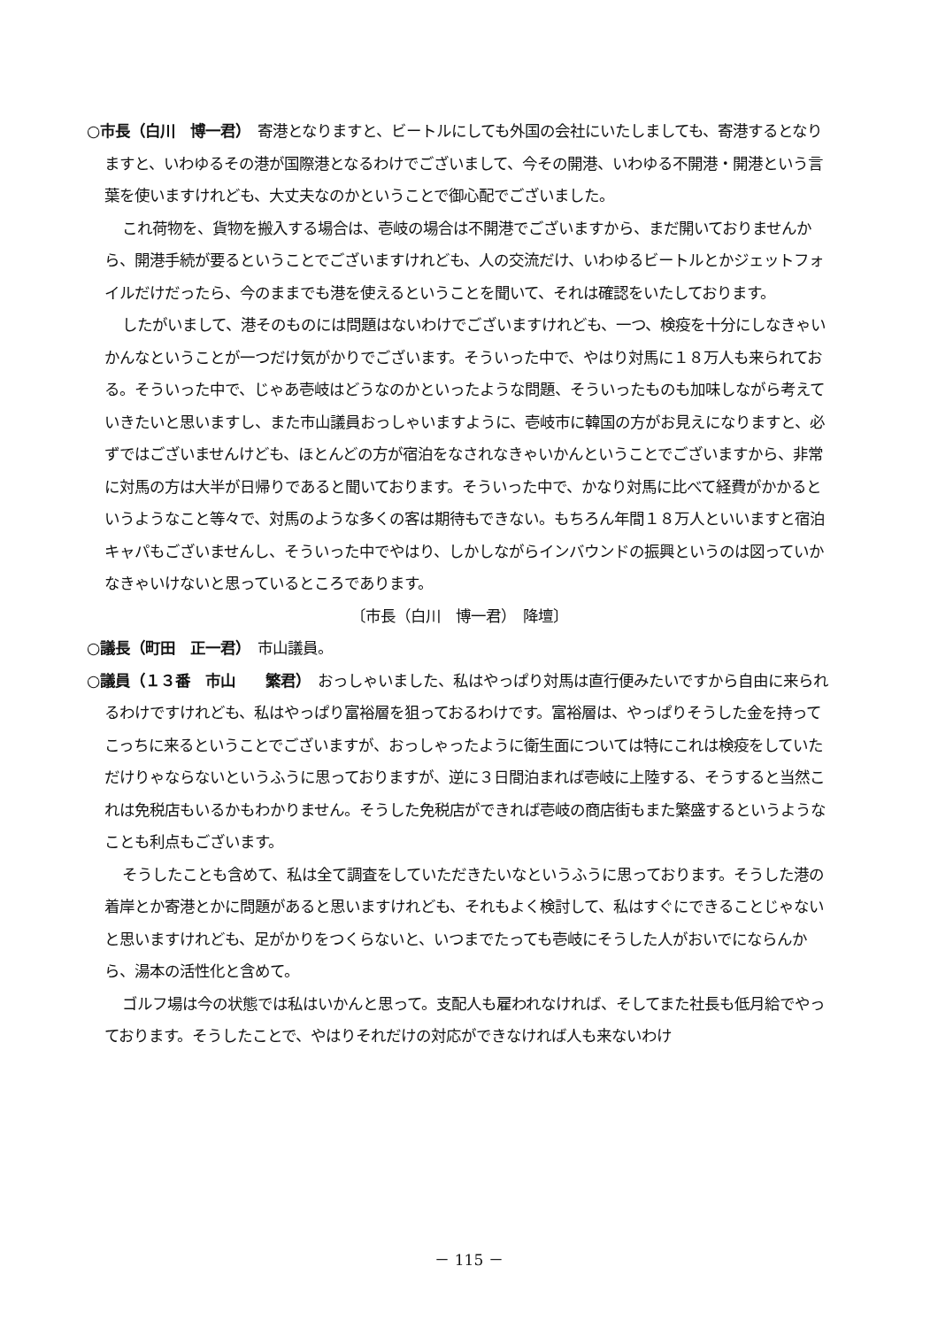○市長（白川　博一君）　寄港となりますと、ビートルにしても外国の会社にいたしましても、寄港するとなりますと、いわゆるその港が国際港となるわけでございまして、今その開港、いわゆる不開港・開港という言葉を使いますけれども、大丈夫なのかということで御心配でございました。
これ荷物を、貨物を搬入する場合は、壱岐の場合は不開港でございますから、まだ開いておりませんから、開港手続が要るということでございますけれども、人の交流だけ、いわゆるビートルとかジェットフォイルだけだったら、今のままでも港を使えるということを聞いて、それは確認をいたしております。
したがいまして、港そのものには問題はないわけでございますけれども、一つ、検疫を十分にしなきゃいかんなということが一つだけ気がかりでございます。そういった中で、やはり対馬に１８万人も来られておる。そういった中で、じゃあ壱岐はどうなのかといったような問題、そういったものも加味しながら考えていきたいと思いますし、また市山議員おっしゃいますように、壱岐市に韓国の方がお見えになりますと、必ずではございませんけども、ほとんどの方が宿泊をなされなきゃいかんということでございますから、非常に対馬の方は大半が日帰りであると聞いております。そういった中で、かなり対馬に比べて経費がかかるというようなこと等々で、対馬のような多くの客は期待もできない。もちろん年間１８万人といいますと宿泊キャパもございませんし、そういった中でやはり、しかしながらインバウンドの振興というのは図っていかなきゃいけないと思っているところであります。
〔市長（白川　博一君）　降壇〕
○議長（町田　正一君）　市山議員。
○議員（１３番　市山　　繁君）　おっしゃいました、私はやっぱり対馬は直行便みたいですから自由に来られるわけですけれども、私はやっぱり富裕層を狙っておるわけです。富裕層は、やっぱりそうした金を持ってこっちに来るということでございますが、おっしゃったように衛生面については特にこれは検疫をしていただけりゃならないというふうに思っておりますが、逆に３日間泊まれば壱岐に上陸する、そうすると当然これは免税店もいるかもわかりません。そうした免税店ができれば壱岐の商店街もまた繁盛するというようなことも利点もございます。
そうしたことも含めて、私は全て調査をしていただきたいなというふうに思っております。そうした港の着岸とか寄港とかに問題があると思いますけれども、それもよく検討して、私はすぐにできることじゃないと思いますけれども、足がかりをつくらないと、いつまでたっても壱岐にそうした人がおいでにならんから、湯本の活性化と含めて。
ゴルフ場は今の状態では私はいかんと思って。支配人も雇われなければ、そしてまた社長も低月給でやっております。そうしたことで、やはりそれだけの対応ができなければ人も来ないわけ
－ 115 －